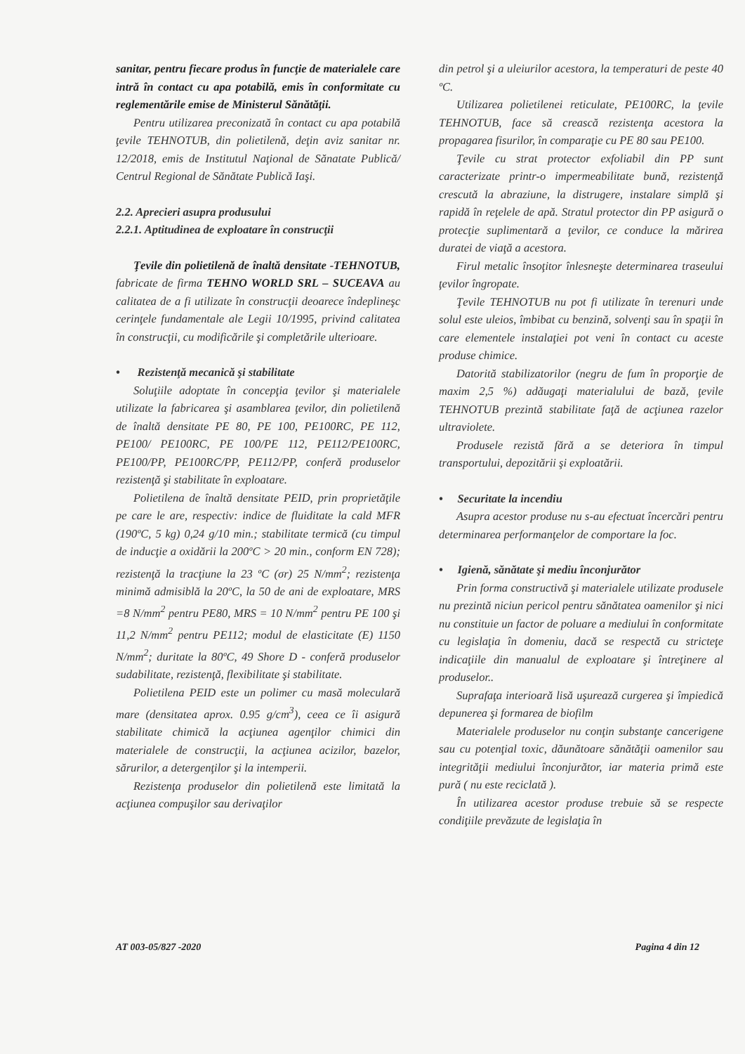sanitar, pentru fiecare produs în funcţie de materialele care intră în contact cu apa potabilă, emis în conformitate cu reglementările emise de Ministerul Sănătăţii.
Pentru utilizarea preconizată în contact cu apa potabilă ţevile TEHNOTUB, din polietilenă, deţin aviz sanitar nr. 12/2018, emis de Institutul Naţional de Sănatate Publică/ Centrul Regional de Sănătate Publică Iaşi.
2.2. Aprecieri asupra produsului
2.2.1. Aptitudinea de exploatare în construcţii
Ţevile din polietilenă de înaltă densitate -TEHNOTUB, fabricate de firma TEHNO WORLD SRL – SUCEAVA au calitatea de a fi utilizate în construcţii deoarece îndeplineşc cerinţele fundamentale ale Legii 10/1995, privind calitatea în construcţii, cu modificările şi completările ulterioare.
• Rezistenţă mecanică şi stabilitate
Soluţiile adoptate în concepţia ţevilor şi materialele utilizate la fabricarea şi asamblarea ţevilor, din polietilenă de înaltă densitate PE 80, PE 100, PE100RC, PE 112, PE100/ PE100RC, PE 100/PE 112, PE112/PE100RC, PE100/PP, PE100RC/PP, PE112/PP, conferă produselor rezistenţă şi stabilitate în exploatare.
Polietilena de înaltă densitate PEID, prin proprietăţile pe care le are, respectiv: indice de fluiditate la cald MFR (190ºC, 5 kg) 0,24 g/10 min.; stabilitate termică (cu timpul de inducţie a oxidării la 200ºC > 20 min., conform EN 728); rezistenţă la tracţiune la 23 ºC (σr) 25 N/mm<sup>2</sup>; rezistenţa minimă admisiblă la 20ºC, la 50 de ani de exploatare, MRS =8 N/mm<sup>2</sup> pentru PE80, MRS = 10 N/mm<sup>2</sup> pentru PE 100 şi 11,2 N/mm<sup>2</sup> pentru PE112; modul de elasticitate (E) 1150 N/mm<sup>2</sup>; duritate la 80ºC, 49 Shore D - conferă produselor sudabilitate, rezistenţă, flexibilitate şi stabilitate.
Polietilena PEID este un polimer cu masă moleculară mare (densitatea aprox. 0.95 g/cm<sup>3</sup>), ceea ce îi asigură stabilitate chimică la acţiunea agenţilor chimici din materialele de construcţii, la acţiunea acizilor, bazelor, sărurilor, a detergenţilor şi la intemperii.
Rezistenţa produselor din polietilenă este limitată la acţiunea compuşilor sau derivaţilor
din petrol şi a uleiurilor acestora, la temperaturi de peste 40 ºC.
Utilizarea polietilenei reticulate, PE100RC, la ţevile TEHNOTUB, face să crească rezistenţa acestora la propagarea fisurilor, în comparaţie cu PE 80 sau PE100.
Ţevile cu strat protector exfoliabil din PP sunt caracterizate printr-o impermeabilitate bună, rezistenţă crescută la abraziune, la distrugere, instalare simplă şi rapidă în reţelele de apă. Stratul protector din PP asigură o protecţie suplimentară a ţevilor, ce conduce la mărirea duratei de viaţă a acestora.
Firul metalic însoţitor înlesneşte determinarea traseului ţevilor îngropate.
Ţevile TEHNOTUB nu pot fi utilizate în terenuri unde solul este uleios, îmbibat cu benzină, solvenţi sau în spaţii în care elementele instalaţiei pot veni în contact cu aceste produse chimice.
Datorită stabilizatorilor (negru de fum în proporţie de maxim 2,5 %) adăugaţi materialului de bază, ţevile TEHNOTUB prezintă stabilitate faţă de acţiunea razelor ultraviolete.
Produsele rezistă fără a se deteriora în timpul transportului, depozitării şi exploatării.
• Securitate la incendiu
Asupra acestor produse nu s-au efectuat încercări pentru determinarea performanţelor de comportare la foc.
• Igienă, sănătate şi mediu înconjurător
Prin forma constructivă şi materialele utilizate produsele nu prezintă niciun pericol pentru sănătatea oamenilor şi nici nu constituie un factor de poluare a mediului în conformitate cu legislaţia în domeniu, dacă se respectă cu stricteţe indicaţiile din manualul de exploatare şi întreţinere al produselor..
Suprafaţa interioară lisă uşurează curgerea şi împiedică depunerea şi formarea de biofilm
Materialele produselor nu conţin substanţe cancerigene sau cu potenţial toxic, dăunătoare sănătăţii oamenilor sau integrităţii mediului înconjurător, iar materia primă este pură ( nu este reciclată ).
În utilizarea acestor produse trebuie să se respecte condiţiile prevăzute de legislaţia în
AT 003-05/827 -2020 Pagina 4 din 12